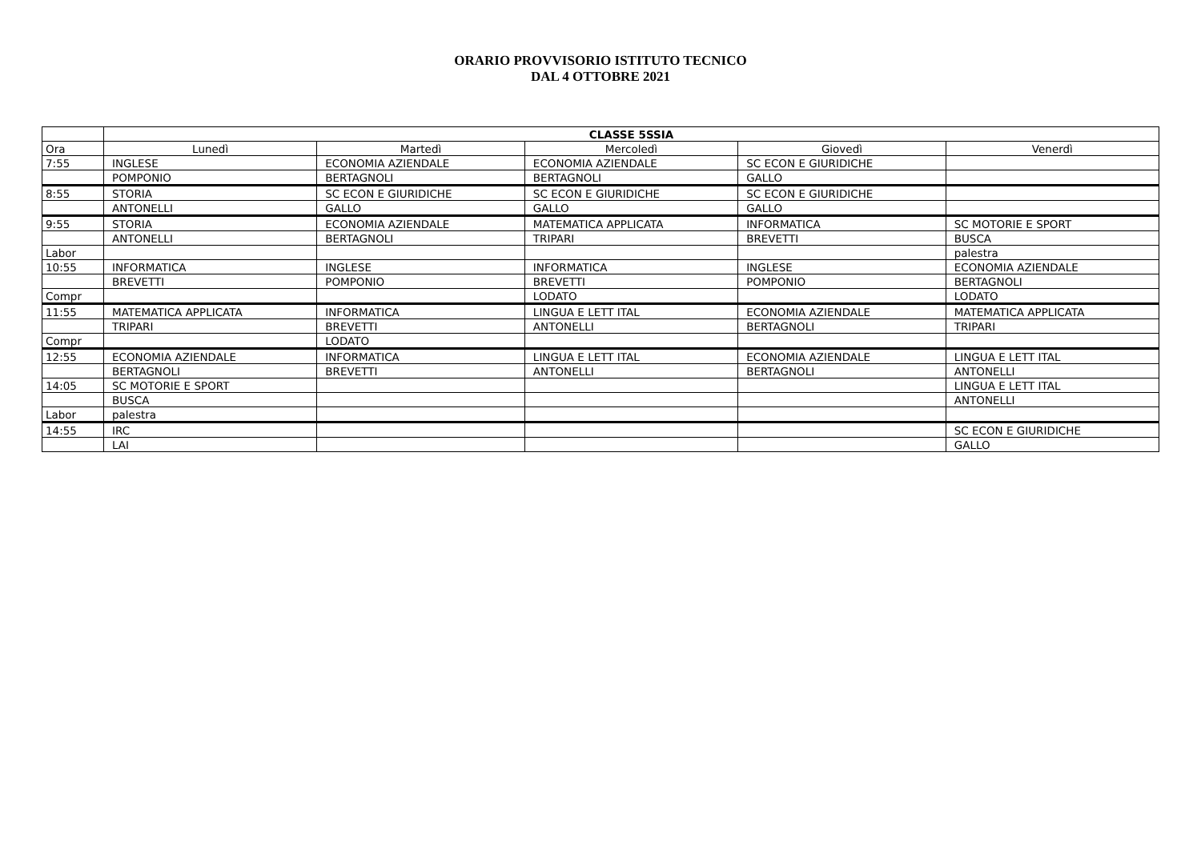ORARIO PROVVISORIO ISTITUTO TECNICO
DAL 4 OTTOBRE 2021
| | CLASSE 5SSIA | | | | |
| --- | --- | --- | --- | --- | --- |
| Ora | Lunedì | Martedì | Mercoledì | Giovedì | Venerdì |
| 7:55 | INGLESE | ECONOMIA AZIENDALE | ECONOMIA AZIENDALE | SC ECON E GIURIDICHE | |
| | POMPONIO | BERTAGNOLI | BERTAGNOLI | GALLO | |
| 8:55 | STORIA | SC ECON E GIURIDICHE | SC ECON E GIURIDICHE | SC ECON E GIURIDICHE | |
| | ANTONELLI | GALLO | GALLO | GALLO | |
| 9:55 | STORIA | ECONOMIA AZIENDALE | MATEMATICA APPLICATA | INFORMATICA | SC MOTORIE E SPORT |
| | ANTONELLI | BERTAGNOLI | TRIPARI | BREVETTI | BUSCA |
| Labor | | | | | palestra |
| 10:55 | INFORMATICA | INGLESE | INFORMATICA | INGLESE | ECONOMIA AZIENDALE |
| | BREVETTI | POMPONIO | BREVETTI | POMPONIO | BERTAGNOLI |
| Compr | | | LODATO | | LODATO |
| 11:55 | MATEMATICA APPLICATA | INFORMATICA | LINGUA E LETT ITAL | ECONOMIA AZIENDALE | MATEMATICA APPLICATA |
| | TRIPARI | BREVETTI | ANTONELLI | BERTAGNOLI | TRIPARI |
| Compr | | LODATO | | | |
| 12:55 | ECONOMIA AZIENDALE | INFORMATICA | LINGUA E LETT ITAL | ECONOMIA AZIENDALE | LINGUA E LETT ITAL |
| | BERTAGNOLI | BREVETTI | ANTONELLI | BERTAGNOLI | ANTONELLI |
| 14:05 | SC MOTORIE E SPORT | | | | LINGUA E LETT ITAL |
| | BUSCA | | | | ANTONELLI |
| Labor | palestra | | | | |
| 14:55 | IRC | | | | SC ECON E GIURIDICHE |
| | LAI | | | | GALLO |